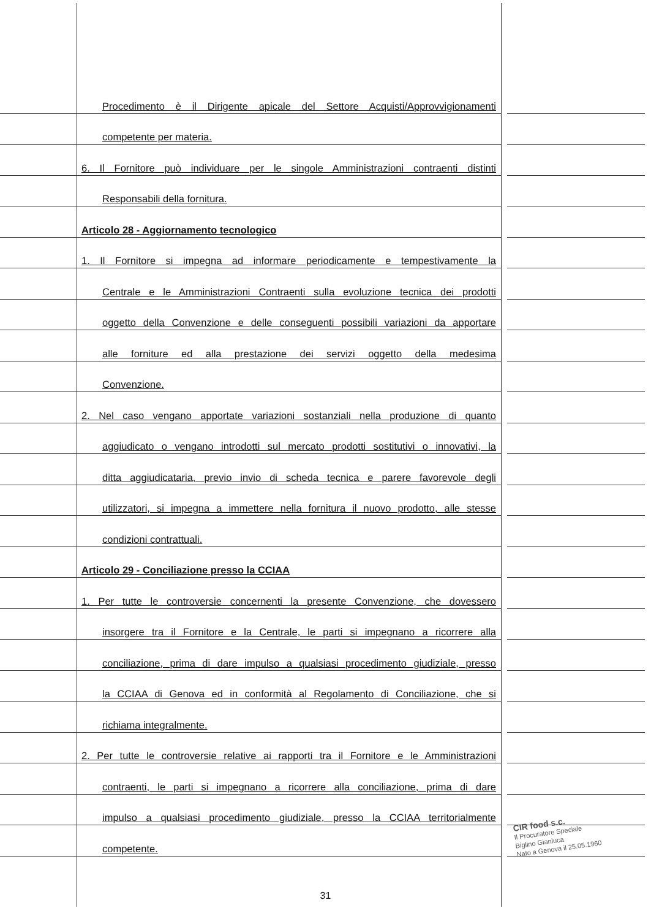Procedimento è il Dirigente apicale del Settore Acquisti/Approvvigionamenti
competente per materia.
6. Il Fornitore può individuare per le singole Amministrazioni contraenti distinti
Responsabili della fornitura.
Articolo 28 - Aggiornamento tecnologico
1. Il Fornitore si impegna ad informare periodicamente e tempestivamente la
Centrale e le Amministrazioni Contraenti sulla evoluzione tecnica dei prodotti
oggetto della Convenzione e delle conseguenti possibili variazioni da apportare
alle forniture ed alla prestazione dei servizi oggetto della medesima
Convenzione.
2. Nel caso vengano apportate variazioni sostanziali nella produzione di quanto
aggiudicato o vengano introdotti sul mercato prodotti sostitutivi o innovativi, la
ditta aggiudicataria, previo invio di scheda tecnica e parere favorevole degli
utilizzatori, si impegna a immettere nella fornitura il nuovo prodotto, alle stesse
condizioni contrattuali.
Articolo 29 - Conciliazione presso la CCIAA
1. Per tutte le controversie concernenti la presente Convenzione, che dovessero
insorgere tra il Fornitore e la Centrale, le parti si impegnano a ricorrere alla
conciliazione, prima di dare impulso a qualsiasi procedimento giudiziale, presso
la CCIAA di Genova ed in conformità al Regolamento di Conciliazione, che si
richiama integralmente.
2. Per tutte le controversie relative ai rapporti tra il Fornitore e le Amministrazioni
contraenti, le parti si impegnano a ricorrere alla conciliazione, prima di dare
impulso a qualsiasi procedimento giudiziale, presso la CCIAA territorialmente
competente.
31
CIR food s.c.
Il Procuratore Speciale
Biglino Gianluca
Nato a Genova il 25.05.1960